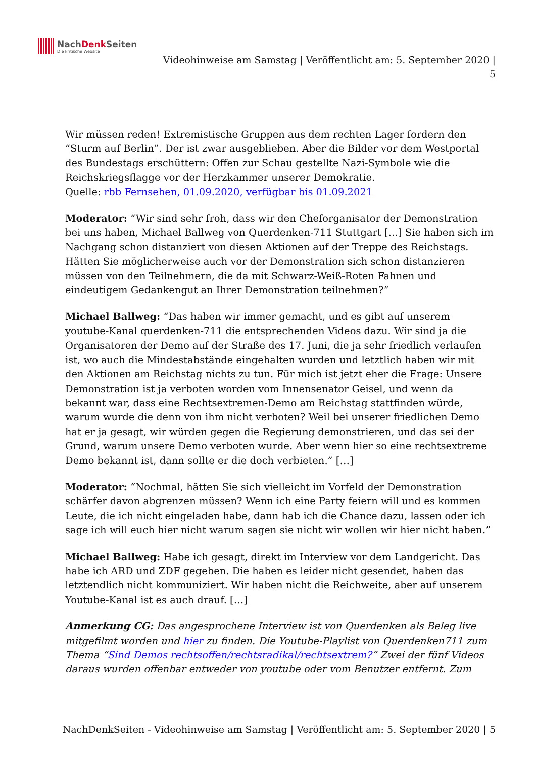NachDenk Seiten
Die kritische Website
Videohinweise am Samstag | Veröffentlicht am: 5. September 2020 |
5
Wir müssen reden! Extremistische Gruppen aus dem rechten Lager fordern den “Sturm auf Berlin”. Der ist zwar ausgeblieben. Aber die Bilder vor dem Westportal des Bundestags erschüttern: Offen zur Schau gestellte Nazi-Symbole wie die Reichskriegsflagge vor der Herzkammer unserer Demokratie.
Quelle: rbb Fernsehen, 01.09.2020, verfügbar bis 01.09.2021
Moderator: “Wir sind sehr froh, dass wir den Cheforganisator der Demonstration bei uns haben, Michael Ballweg von Querdenken-711 Stuttgart […] Sie haben sich im Nachgang schon distanziert von diesen Aktionen auf der Treppe des Reichstags. Hätten Sie möglicherweise auch vor der Demonstration sich schon distanzieren müssen von den Teilnehmern, die da mit Schwarz-Weiß-Roten Fahnen und eindeutigem Gedankengut an Ihrer Demonstration teilnehmen?”
Michael Ballweg: “Das haben wir immer gemacht, und es gibt auf unserem youtube-Kanal querdenken-711 die entsprechenden Videos dazu. Wir sind ja die Organisatoren der Demo auf der Straße des 17. Juni, die ja sehr friedlich verlaufen ist, wo auch die Mindestabstände eingehalten wurden und letztlich haben wir mit den Aktionen am Reichstag nichts zu tun. Für mich ist jetzt eher die Frage: Unsere Demonstration ist ja verboten worden vom Innensenator Geisel, und wenn da bekannt war, dass eine Rechtsextremen-Demo am Reichstag stattfinden würde, warum wurde die denn von ihm nicht verboten? Weil bei unserer friedlichen Demo hat er ja gesagt, wir würden gegen die Regierung demonstrieren, und das sei der Grund, warum unsere Demo verboten wurde. Aber wenn hier so eine rechtsextreme Demo bekannt ist, dann sollte er die doch verbieten.” […]
Moderator: “Nochmal, hätten Sie sich vielleicht im Vorfeld der Demonstration schärfer davon abgrenzen müssen? Wenn ich eine Party feiern will und es kommen Leute, die ich nicht eingeladen habe, dann hab ich die Chance dazu, lassen oder ich sage ich will euch hier nicht warum sagen sie nicht wir wollen wir hier nicht haben.”
Michael Ballweg: Habe ich gesagt, direkt im Interview vor dem Landgericht. Das habe ich ARD und ZDF gegeben. Die haben es leider nicht gesendet, haben das letztendlich nicht kommuniziert. Wir haben nicht die Reichweite, aber auf unserem Youtube-Kanal ist es auch drauf. […]
Anmerkung CG: Das angesprochene Interview ist von Querdenken als Beleg live mitgefilmt worden und hier zu finden. Die Youtube-Playlist von Querdenken711 zum Thema “Sind Demos rechtsoffen/rechtsradikal/rechtsextrem?” Zwei der fünf Videos daraus wurden offenbar entweder von youtube oder vom Benutzer entfernt. Zum
NachDenkSeiten - Videohinweise am Samstag | Veröffentlicht am: 5. September 2020 | 5